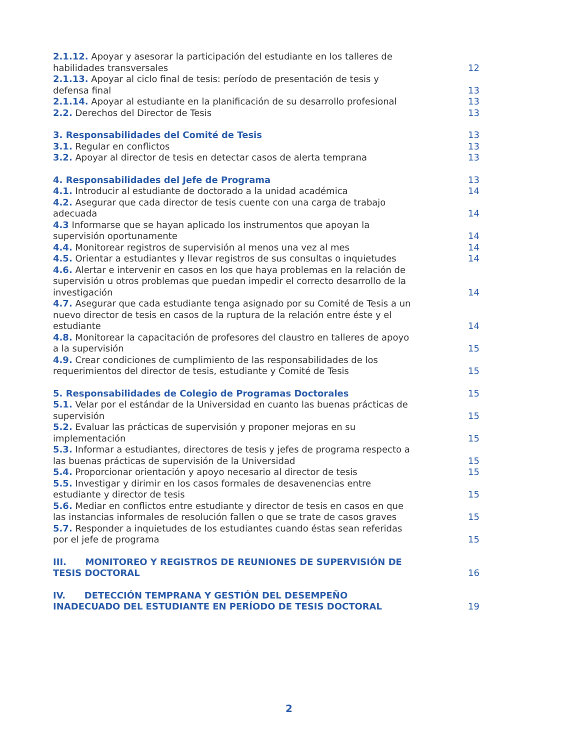2.1.12. Apoyar y asesorar la participación del estudiante en los talleres de habilidades transversales
12
2.1.13. Apoyar al ciclo final de tesis: período de presentación de tesis y defensa final
13
2.1.14. Apoyar al estudiante en la planificación de su desarrollo profesional
13
2.2. Derechos del Director de Tesis
13
3. Responsabilidades del Comité de Tesis
13
3.1. Regular en conflictos
13
3.2. Apoyar al director de tesis en detectar casos de alerta temprana
13
4. Responsabilidades del Jefe de Programa
13
4.1. Introducir al estudiante de doctorado a la unidad académica
14
4.2. Asegurar que cada director de tesis cuente con una carga de trabajo adecuada
14
4.3 Informarse que se hayan aplicado los instrumentos que apoyan la supervisión oportunamente
14
4.4. Monitorear registros de supervisión al menos una vez al mes
14
4.5. Orientar a estudiantes y llevar registros de sus consultas o inquietudes
14
4.6. Alertar e intervenir en casos en los que haya problemas en la relación de supervisión u otros problemas que puedan impedir el correcto desarrollo de la investigación
14
4.7. Asegurar que cada estudiante tenga asignado por su Comité de Tesis a un nuevo director de tesis en casos de la ruptura de la relación entre éste y el estudiante
14
4.8. Monitorear la capacitación de profesores del claustro en talleres de apoyo a la supervisión
15
4.9. Crear condiciones de cumplimiento de las responsabilidades de los requerimientos del director de tesis, estudiante y Comité de Tesis
15
5. Responsabilidades de Colegio de Programas Doctorales
15
5.1. Velar por el estándar de la Universidad en cuanto las buenas prácticas de supervisión
15
5.2. Evaluar las prácticas de supervisión y proponer mejoras en su implementación
15
5.3. Informar a estudiantes, directores de tesis y jefes de programa respecto a las buenas prácticas de supervisión de la Universidad
15
5.4. Proporcionar orientación y apoyo necesario al director de tesis
15
5.5. Investigar y dirimir en los casos formales de desavenencias entre estudiante y director de tesis
15
5.6. Mediar en conflictos entre estudiante y director de tesis en casos en que las instancias informales de resolución fallen o que se trate de casos graves
15
5.7. Responder a inquietudes de los estudiantes cuando éstas sean referidas por el jefe de programa
15
III. MONITOREO Y REGISTROS DE REUNIONES DE SUPERVISIÓN DE TESIS DOCTORAL
16
IV. DETECCIÓN TEMPRANA Y GESTIÓN DEL DESEMPEÑO INADECUADO DEL ESTUDIANTE EN PERÍODO DE TESIS DOCTORAL
19
2